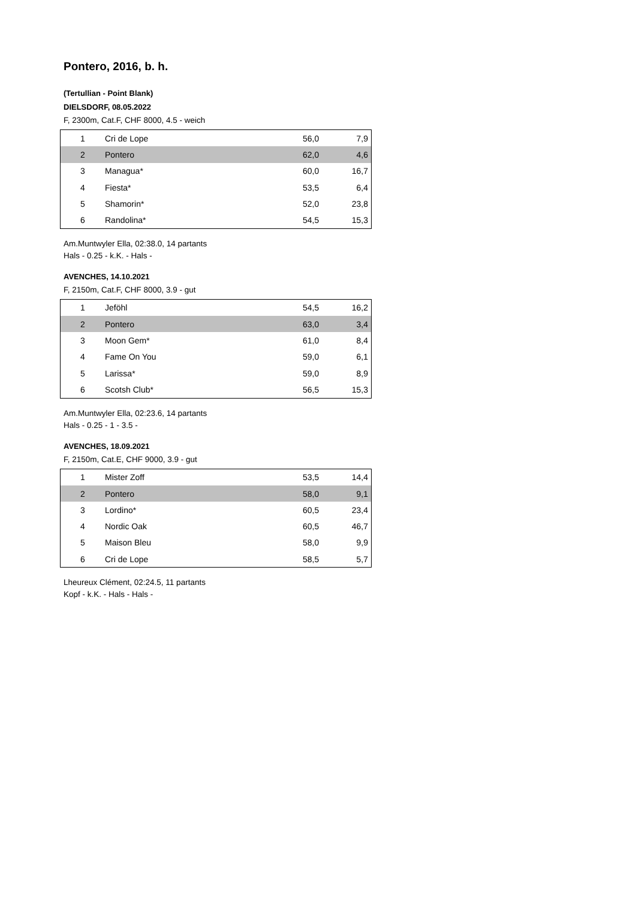Pontero, 2016, b. h.
(Tertullian - Point Blank)
DIELSDORF, 08.05.2022
F, 2300m, Cat.F, CHF 8000, 4.5 - weich
| 1 | Cri de Lope | 56,0 | 7,9 |
| 2 | Pontero | 62,0 | 4,6 |
| 3 | Managua* | 60,0 | 16,7 |
| 4 | Fiesta* | 53,5 | 6,4 |
| 5 | Shamorin* | 52,0 | 23,8 |
| 6 | Randolina* | 54,5 | 15,3 |
Am.Muntwyler Ella, 02:38.0, 14 partants
Hals - 0.25 - k.K. - Hals -
AVENCHES, 14.10.2021
F, 2150m, Cat.F, CHF 8000, 3.9 - gut
| 1 | Jeföhl | 54,5 | 16,2 |
| 2 | Pontero | 63,0 | 3,4 |
| 3 | Moon Gem* | 61,0 | 8,4 |
| 4 | Fame On You | 59,0 | 6,1 |
| 5 | Larissa* | 59,0 | 8,9 |
| 6 | Scotsh Club* | 56,5 | 15,3 |
Am.Muntwyler Ella, 02:23.6, 14 partants
Hals - 0.25 - 1 - 3.5 -
AVENCHES, 18.09.2021
F, 2150m, Cat.E, CHF 9000, 3.9 - gut
| 1 | Mister Zoff | 53,5 | 14,4 |
| 2 | Pontero | 58,0 | 9,1 |
| 3 | Lordino* | 60,5 | 23,4 |
| 4 | Nordic Oak | 60,5 | 46,7 |
| 5 | Maison Bleu | 58,0 | 9,9 |
| 6 | Cri de Lope | 58,5 | 5,7 |
Lheureux Clément, 02:24.5, 11 partants
Kopf - k.K. - Hals - Hals -